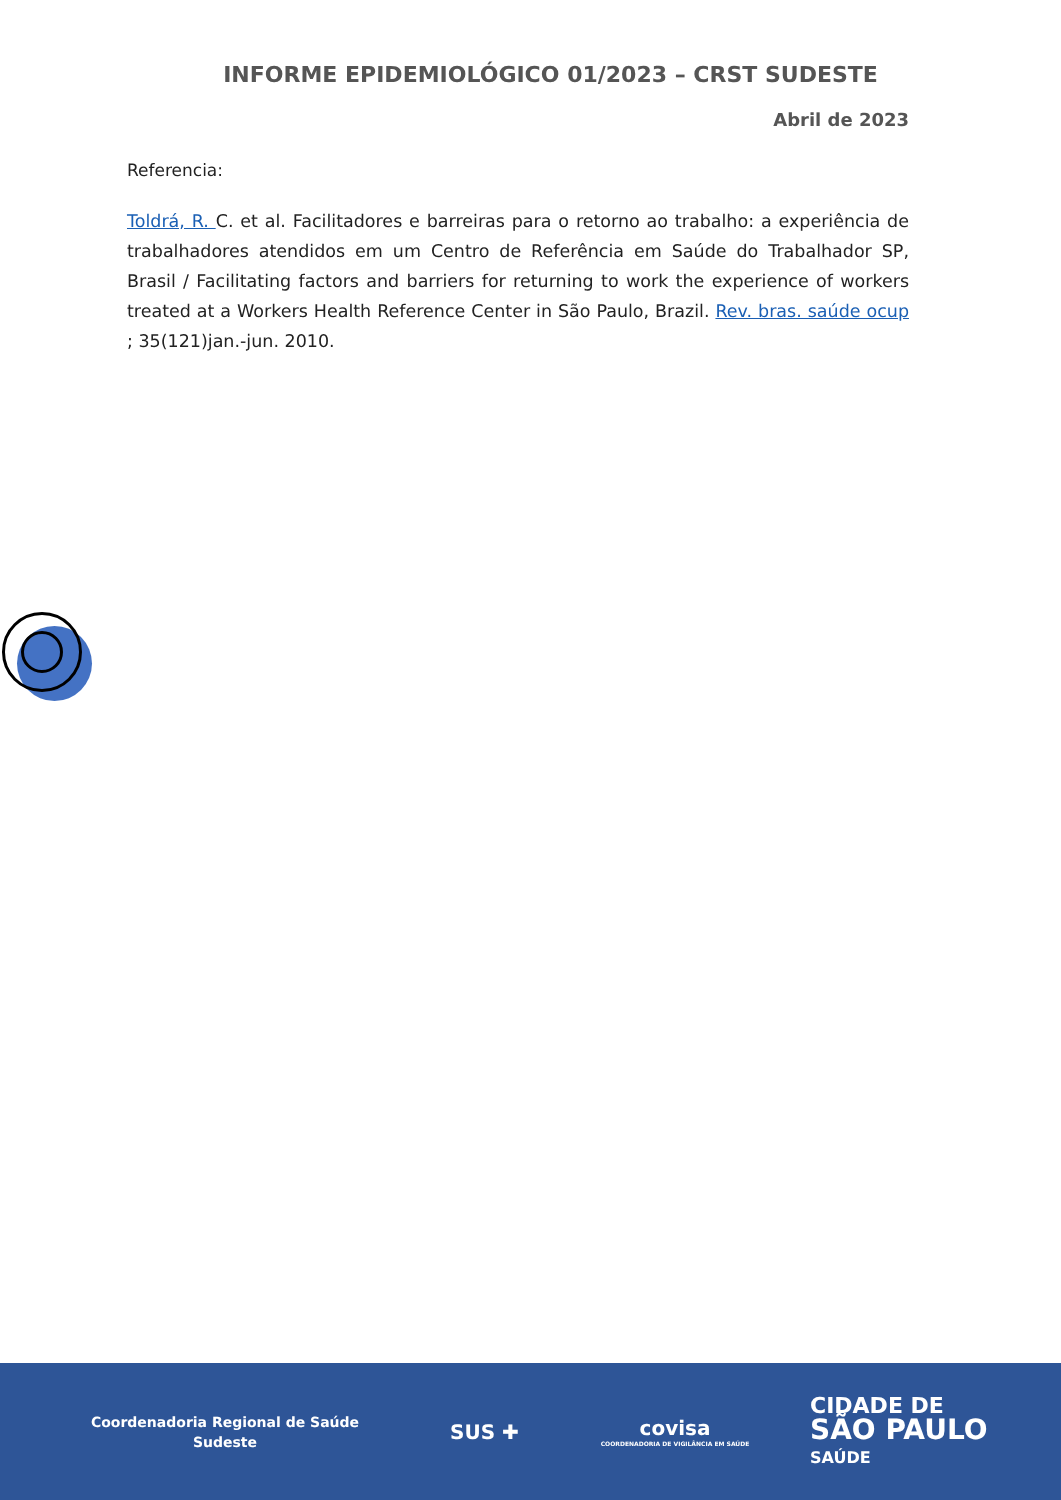INFORME EPIDEMIOLÓGICO 01/2023 – CRST SUDESTE
Abril de 2023
Referencia:
Toldrá, R. C. et al. Facilitadores e barreiras para o retorno ao trabalho: a experiência de trabalhadores atendidos em um Centro de Referência em Saúde do Trabalhador SP, Brasil / Facilitating factors and barriers for returning to work the experience of workers treated at a Workers Health Reference Center in São Paulo, Brazil. Rev. bras. saúde ocup ; 35(121)jan.-jun. 2010.
Coordenadoria Regional de Saúde
Sudeste
SUS ✚
covisa
COORDENADORIA DE VIGILÂNCIA EM SAÚDE
CIDADE DE
SÃO PAULO
SAÚDE